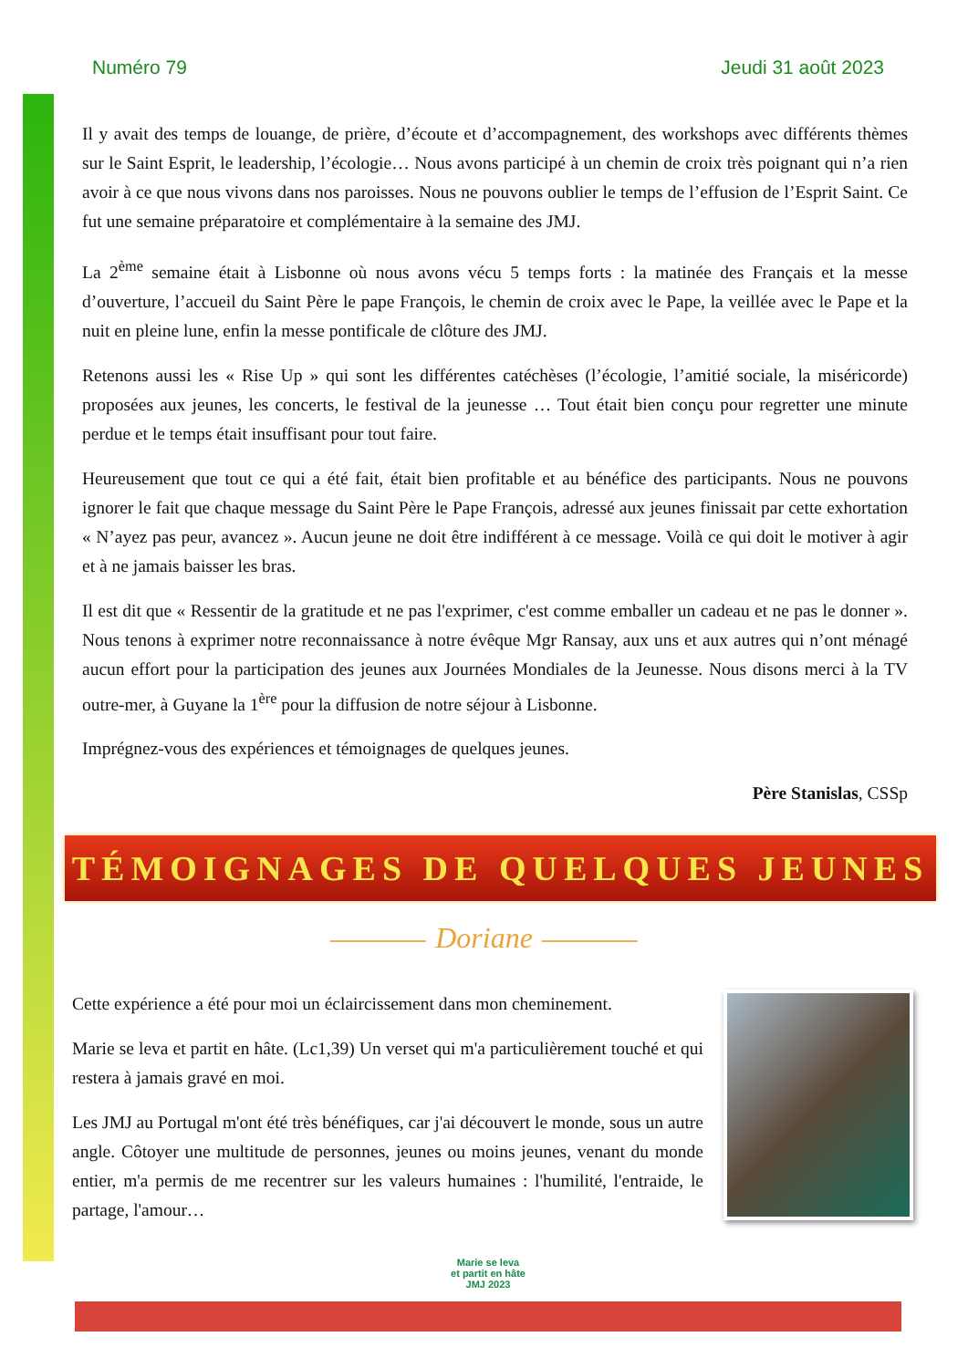Numéro 79 Jeudi 31 août 2023
Il y avait des temps de louange, de prière, d’écoute et d’accompagnement, des workshops avec différents thèmes sur le Saint Esprit, le leadership, l’écologie… Nous avons participé à un chemin de croix très poignant qui n’a rien avoir à ce que nous vivons dans nos paroisses. Nous ne pouvons oublier le temps de l’effusion de l’Esprit Saint. Ce fut une semaine préparatoire et complémentaire à la semaine des JMJ.
La 2<sup>ème</sup> semaine était à Lisbonne où nous avons vécu 5 temps forts : la matinée des Français et la messe d’ouverture, l’accueil du Saint Père le pape François, le chemin de croix avec le Pape, la veillée avec le Pape et la nuit en pleine lune, enfin la messe pontificale de clôture des JMJ.
Retenons aussi les « Rise Up » qui sont les différentes catéchèses (l’écologie, l’amitié sociale, la miséricorde) proposées aux jeunes, les concerts, le festival de la jeunesse … Tout était bien conçu pour regretter une minute perdue et le temps était insuffisant pour tout faire.
Heureusement que tout ce qui a été fait, était bien profitable et au bénéfice des participants. Nous ne pouvons ignorer le fait que chaque message du Saint Père le Pape François, adressé aux jeunes finissait par cette exhortation « N’ayez pas peur, avancez ». Aucun jeune ne doit être indifférent à ce message. Voilà ce qui doit le motiver à agir et à ne jamais baisser les bras.
Il est dit que « Ressentir de la gratitude et ne pas l'exprimer, c'est comme emballer un cadeau et ne pas le donner ». Nous tenons à exprimer notre reconnaissance à notre évêque Mgr Ransay, aux uns et aux autres qui n’ont ménagé aucun effort pour la participation des jeunes aux Journées Mondiales de la Jeunesse. Nous disons merci à la TV outre-mer, à Guyane la 1<sup>ère</sup> pour la diffusion de notre séjour à Lisbonne.
Imprégnez-vous des expériences et témoignages de quelques jeunes.
Père Stanislas, CSSp
TÉMOIGNAGES DE QUELQUES JEUNES
Doriane
Cette expérience a été pour moi un éclaircissement dans mon cheminement.
Marie se leva et partit en hâte. (Lc1,39) Un verset qui m'a particulièrement touché et qui restera à jamais gravé en moi.
Les JMJ au Portugal m'ont été très bénéfiques, car j'ai découvert le monde, sous un autre angle. Côtoyer une multitude de personnes, jeunes ou moins jeunes, venant du monde entier, m'a permis de me recentrer sur les valeurs humaines : l'humilité, l'entraide, le partage, l'amour…
Marie se leva
et partit en hâte
JMJ 2023